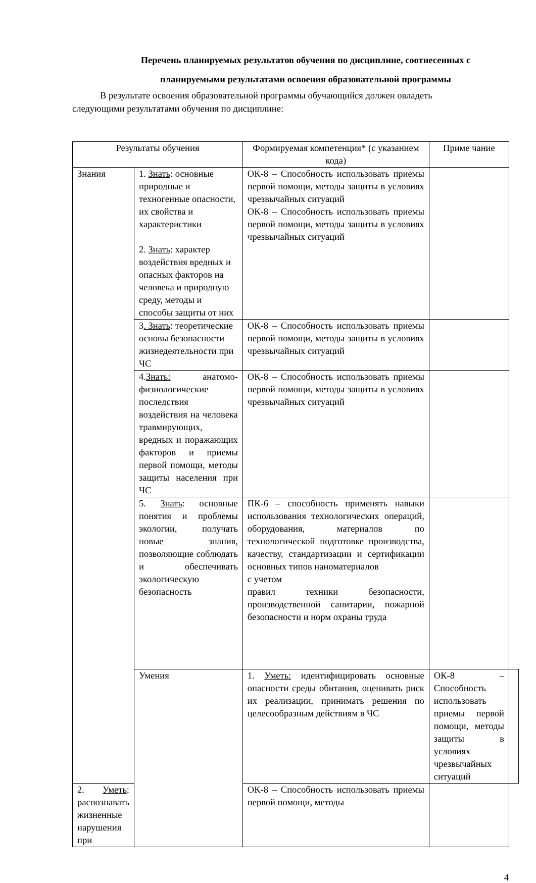Перечень планируемых результатов обучения по дисциплине, соотнесенных с
планируемыми результатами освоения образовательной программы
В результате освоения образовательной программы обучающийся должен овладеть
следующими результатами обучения по дисциплине:
| Результаты обучения | | Формируемая компетенция* (с указанием кода) | Приме чание | |
| Знания | 1. Знать : основные природные и техногенные опасности, их свойства и характеристики 2. Знать : характер воздействия вредных и опасных факторов на человека и природную среду, методы и способы защиты от них | ОК-8 – Способность использовать приемы первой помощи, методы защиты в условиях чрезвычайных ситуаций ОК-8 – Способность использовать приемы первой помощи, методы защиты в условиях чрезвычайных ситуаций | | |
| | 3 . Знать : теоретические основы безопасности жизнедеятельности при ЧС | ОК-8 – Способность использовать приемы первой помощи, методы защиты в условиях чрезвычайных ситуаций | | |
| | 4. Знать: анатомо-физиологические последствия воздействия на человека травмирующих, вредных и поражающих факторов и приемы первой помощи, методы защиты населения при ЧС | ОК-8 – Способность использовать приемы первой помощи, методы защиты в условиях чрезвычайных ситуаций | | |
| | 5. Знать : основные понятия и проблемы экологии, получать новые знания, позволяющие соблюдать и обеспечивать экологическую безопасность | ПК-6 – способность применять навыки использования технологических операций, оборудования, материалов по технологической подготовке производства, качеству, стандартизации и сертификации основных типов наноматериалов с учетом правил техники безопасности, производственной санитарии, пожарной безопасности и норм охраны труда | | |
| | Умения | 1. Уметь: идентифицировать основные опасности среды обитания, оценивать риск их реализации, принимать решения по целесообразным действиям в ЧС | ОК-8 – Способность использовать приемы первой помощи, методы защиты в условиях чрезвычайных ситуаций | |
| 2. Уметь : распознавать жизненные нарушения при | | ОК-8 – Способность использовать приемы первой помощи, методы | | |
4